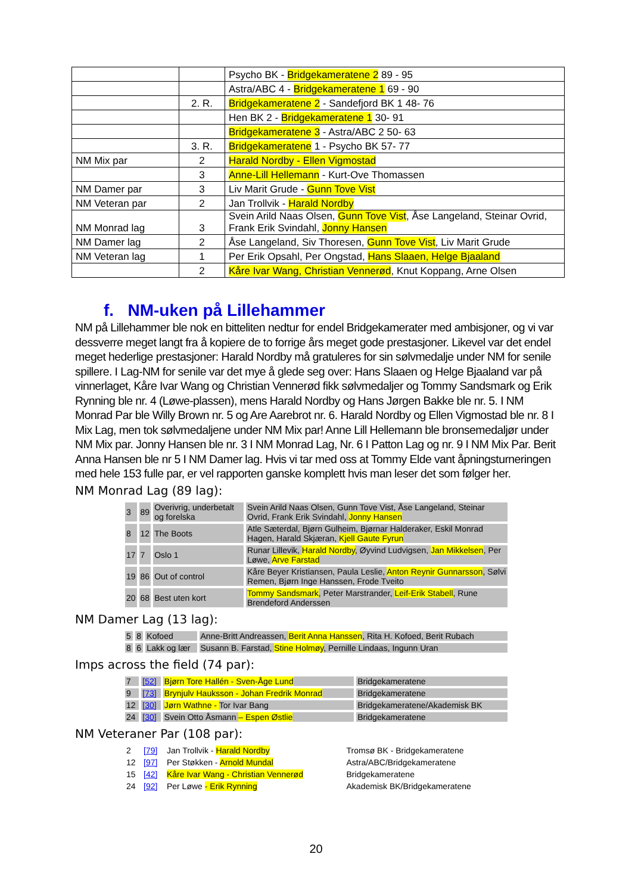| | | Psycho BK - Bridgekameratene 2 89 - 95 |
| | | Astra/ABC 4 - Bridgekameratene 1 69 - 90 |
| | 2. R. | Bridgekameratene 2 - Sandefjord BK 1 48- 76 |
| | | Hen BK 2 - Bridgekameratene 1 30- 91 |
| | | Bridgekameratene 3 - Astra/ABC 2 50- 63 |
| | 3. R. | Bridgekameratene 1 - Psycho BK 57- 77 |
| NM Mix par | 2 | Harald Nordby - Ellen Vigmostad |
| | 3 | Anne-Lill Hellemann - Kurt-Ove Thomassen |
| NM Damer par | 3 | Liv Marit Grude - Gunn Tove Vist |
| NM Veteran par | 2 | Jan Trollvik - Harald Nordby |
| NM Monrad lag | 3 | Svein Arild Naas Olsen, Gunn Tove Vist , Åse Langeland, Steinar Ovrid, Frank Erik Svindahl, Jonny Hansen |
| NM Damer lag | 2 | Åse Langeland, Siv Thoresen, Gunn Tove Vist , Liv Marit Grude |
| NM Veteran lag | 1 | Per Erik Opsahl, Per Ongstad, Hans Slaaen, Helge Bjaaland |
| | 2 | Kåre Ivar Wang, Christian Vennerød , Knut Koppang, Arne Olsen |
f. NM-uken på Lillehammer
NM på Lillehammer ble nok en bitteliten nedtur for endel Bridgekamerater med ambisjoner, og vi var dessverre meget langt fra å kopiere de to forrige års meget gode prestasjoner. Likevel var det endel meget hederlige prestasjoner: Harald Nordby må gratuleres for sin sølvmedalje under NM for senile spillere. I Lag-NM for senile var det mye å glede seg over: Hans Slaaen og Helge Bjaaland var på vinnerlaget, Kåre Ivar Wang og Christian Vennerød fikk sølvmedaljer og Tommy Sandsmark og Erik Rynning ble nr. 4 (Løwe-plassen), mens Harald Nordby og Hans Jørgen Bakke ble nr. 5. I NM Monrad Par ble Willy Brown nr. 5 og Are Aarebrot nr. 6. Harald Nordby og Ellen Vigmostad ble nr. 8 I Mix Lag, men tok sølvmedaljene under NM Mix par! Anne Lill Hellemann ble bronsemedaljør under NM Mix par. Jonny Hansen ble nr. 3 I NM Monrad Lag, Nr. 6 I Patton Lag og nr. 9 I NM Mix Par. Berit Anna Hansen ble nr 5 I NM Damer lag. Hvis vi tar med oss at Tommy Elde vant åpningsturneringen med hele 153 fulle par, er vel rapporten ganske komplett hvis man leser det som følger her.
NM Monrad Lag (89 lag):
| 3 | 89 | Overivrig, underbetalt og forelska | Svein Arild Naas Olsen, Gunn Tove Vist, Åse Langeland, Steinar Ovrid, Frank Erik Svindahl, Jonny Hansen |
| 8 | 12 | The Boots | Atle Sæterdal, Bjørn Gulheim, Bjørnar Halderaker, Eskil Monrad Hagen, Harald Skjæran, Kjell Gaute Fyrun |
| 17 | 7 | Oslo 1 | Runar Lillevik, Harald Nordby , Øyvind Ludvigsen, Jan Mikkelsen , Per Løwe, Arve Farstad |
| 19 | 86 | Out of control | Kåre Beyer Kristiansen, Paula Leslie, Anton Reynir Gunnarsson , Sølvi Remen, Bjørn Inge Hanssen, Frode Tveito |
| 20 | 68 | Best uten kort | Tommy Sandsmark , Peter Marstrander, Leif-Erik Stabell , Rune Brendeford Anderssen |
NM Damer Lag (13 lag):
| 5 | 8 | Kofoed | Anne-Britt Andreassen, Berit Anna Hanssen , Rita H. Kofoed, Berit Rubach |
| 8 | 6 | Lakk og lær | Susann B. Farstad, Stine Holmøy , Pernille Lindaas, Ingunn Uran |
Imps across the field (74 par):
| 7 | [52] | Bjørn Tore Hallén - Sven-Åge Lund | Bridgekameratene |
| 9 | [73] | Brynjulv Hauksson - Johan Fredrik Monrad | Bridgekameratene |
| 12 | [30] | Jørn Wathne - Tor Ivar Bang | Bridgekameratene/Akademisk BK |
| 24 | [30] | Svein Otto Åsmann – Espen Østlie | Bridgekameratene |
NM Veteraner Par (108 par):
| 2 | [79] | Jan Trollvik - Harald Nordby | Tromsø BK - Bridgekameratene |
| 12 | [97] | Per Støkken - Arnold Mundal | Astra/ABC/Bridgekameratene |
| 15 | [42] | Kåre Ivar Wang - Christian Vennerød | Bridgekameratene |
| 24 | [92] | Per Løwe - Erik Rynning | Akademisk BK/Bridgekameratene |
20